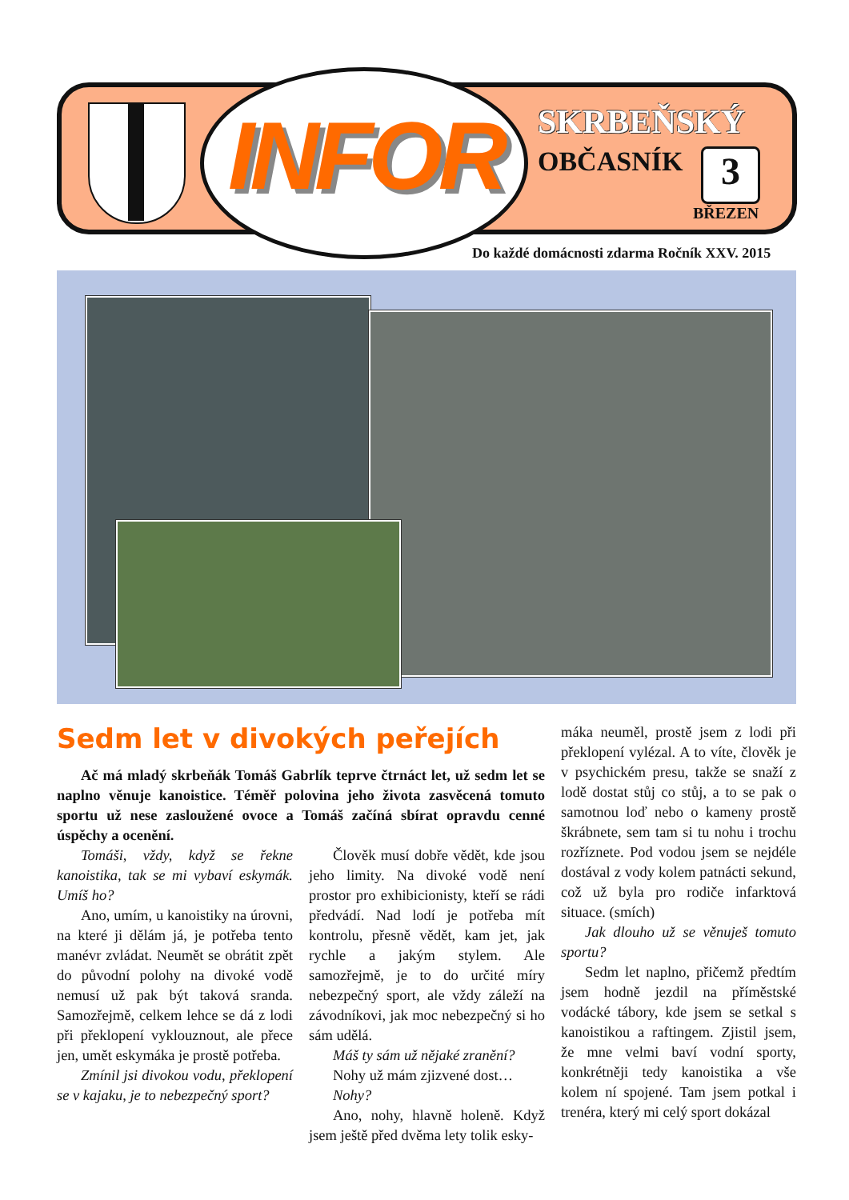INFOR SKRBEŇSKÝ
OBČASNÍK 3
BŘEZEN
Do každé domácnosti zdarma Ročník XXV. 2015
Sedm let v divokých peřejích
Ač má mladý skrbeňák Tomáš Gabrlík teprve čtrnáct let, už sedm let se naplno věnuje kanoistice. Téměř polovina jeho života zasvěcená tomuto sportu už nese zasloužené ovoce a Tomáš začíná sbírat opravdu cenné úspěchy a ocenění.
Tomáši, vždy, když se řekne kanoistika, tak se mi vybaví eskymák. Umíš ho?
Ano, umím, u kanoistiky na úrovni, na které ji dělám já, je potřeba tento manévr zvládat. Neumět se obrátit zpět do původní polohy na divoké vodě nemusí už pak být taková sranda. Samozřejmě, celkem lehce se dá z lodi při překlopení vyklouznout, ale přece jen, umět eskymáka je prostě potřeba.
Zmínil jsi divokou vodu, překlopení se v kajaku, je to nebezpečný sport?
Člověk musí dobře vědět, kde jsou jeho limity. Na divoké vodě není prostor pro exhibicionisty, kteří se rádi předvádí. Nad lodí je potřeba mít kontrolu, přesně vědět, kam jet, jak rychle a jakým stylem. Ale samozřejmě, je to do určité míry nebezpečný sport, ale vždy záleží na závodníkovi, jak moc nebezpečný si ho sám udělá.
Máš ty sám už nějaké zranění?
Nohy už mám zjizvené dost…
Nohy?
Ano, nohy, hlavně holeně. Když jsem ještě před dvěma lety tolik esky-
máka neuměl, prostě jsem z lodi při překlopení vylézal. A to víte, člověk je v psychickém presu, takže se snaží z lodě dostat stůj co stůj, a to se pak o samotnou loď nebo o kameny prostě škrábnete, sem tam si tu nohu i trochu rozříznete. Pod vodou jsem se nejdéle dostával z vody kolem patnácti sekund, což už byla pro rodiče infarktová situace. (smích)
Jak dlouho už se věnuješ tomuto sportu?
Sedm let naplno, přičemž předtím jsem hodně jezdil na příměstské vodácké tábory, kde jsem se setkal s kanoistikou a raftingem. Zjistil jsem, že mne velmi baví vodní sporty, konkrétněji tedy kanoistika a vše kolem ní spojené. Tam jsem potkal i trenéra, který mi celý sport dokázal